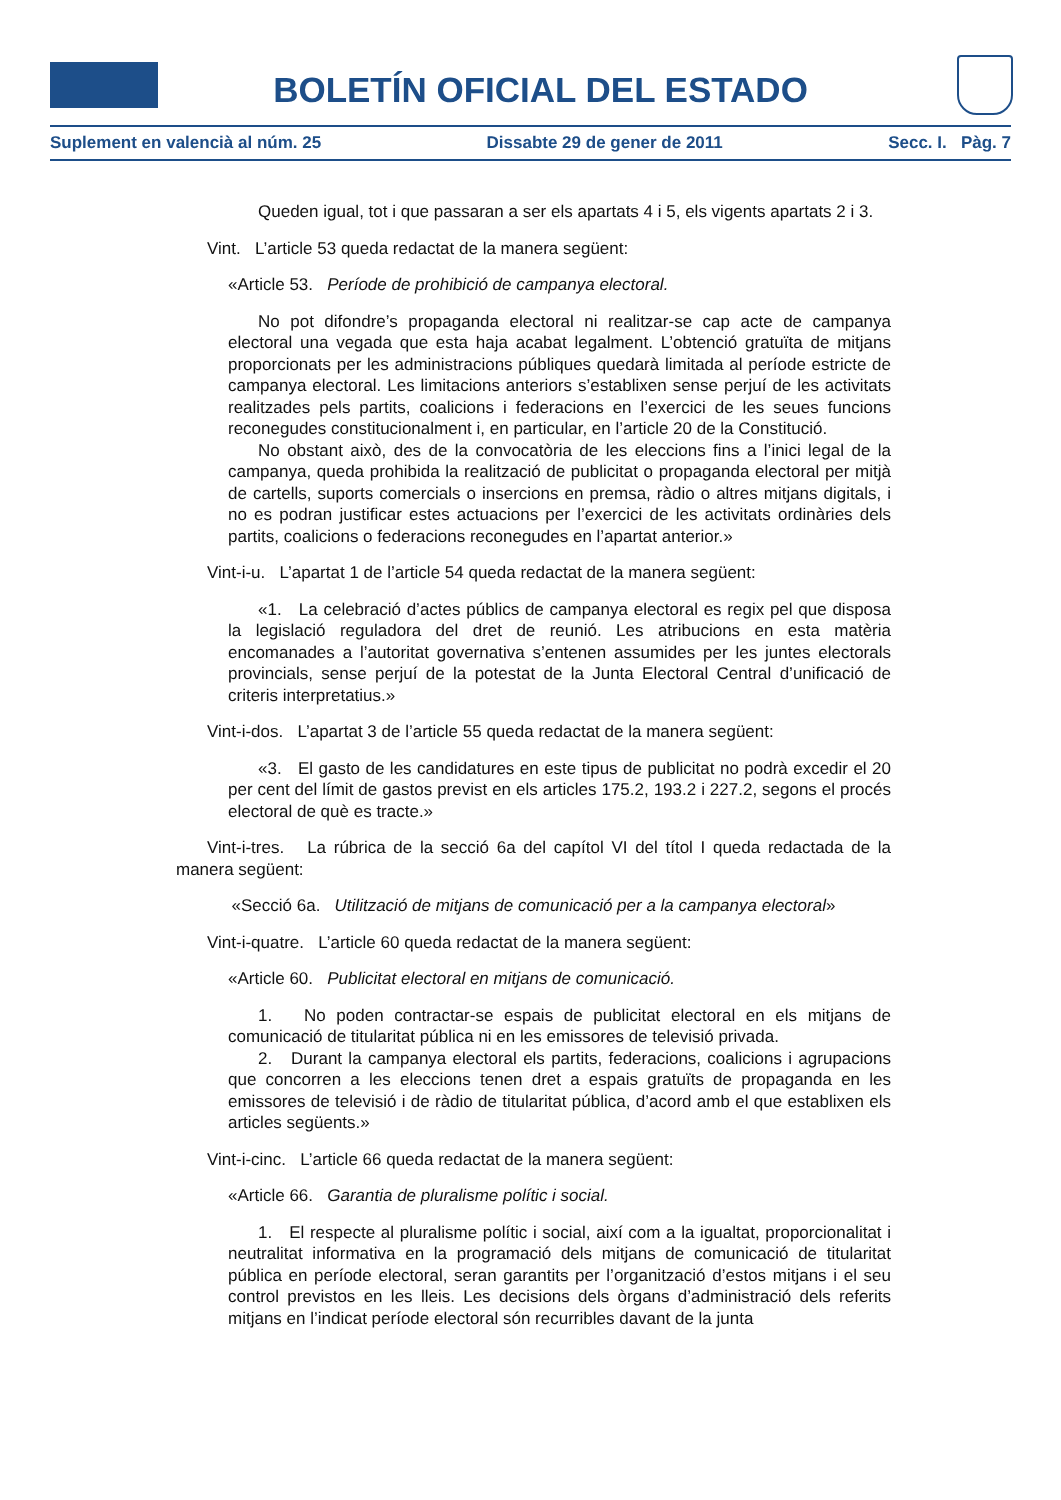BOLETÍN OFICIAL DEL ESTADO
Suplement en valencià al núm. 25 Dissabte 29 de gener de 2011 Secc. I. Pàg. 7
Queden igual, tot i que passaran a ser els apartats 4 i 5, els vigents apartats 2 i 3.
Vint. L’article 53 queda redactat de la manera següent:
«Article 53. Període de prohibició de campanya electoral.
No pot difondre’s propaganda electoral ni realitzar-se cap acte de campanya electoral una vegada que esta haja acabat legalment. L’obtenció gratuïta de mitjans proporcionats per les administracions públiques quedarà limitada al període estricte de campanya electoral. Les limitacions anteriors s’establixen sense perjuí de les activitats realitzades pels partits, coalicions i federacions en l’exercici de les seues funcions reconegudes constitucionalment i, en particular, en l’article 20 de la Constitució.
No obstant això, des de la convocatòria de les eleccions fins a l’inici legal de la campanya, queda prohibida la realització de publicitat o propaganda electoral per mitjà de cartells, suports comercials o insercions en premsa, ràdio o altres mitjans digitals, i no es podran justificar estes actuacions per l’exercici de les activitats ordinàries dels partits, coalicions o federacions reconegudes en l’apartat anterior.»
Vint-i-u. L’apartat 1 de l’article 54 queda redactat de la manera següent:
«1. La celebració d’actes públics de campanya electoral es regix pel que disposa la legislació reguladora del dret de reunió. Les atribucions en esta matèria encomanades a l’autoritat governativa s’entenen assumides per les juntes electorals provincials, sense perjuí de la potestat de la Junta Electoral Central d’unificació de criteris interpretatius.»
Vint-i-dos. L’apartat 3 de l’article 55 queda redactat de la manera següent:
«3. El gasto de les candidatures en este tipus de publicitat no podrà excedir el 20 per cent del límit de gastos previst en els articles 175.2, 193.2 i 227.2, segons el procés electoral de què es tracte.»
Vint-i-tres. La rúbrica de la secció 6a del capítol VI del títol I queda redactada de la manera següent:
«Secció 6a. Utilització de mitjans de comunicació per a la campanya electoral»
Vint-i-quatre. L’article 60 queda redactat de la manera següent:
«Article 60. Publicitat electoral en mitjans de comunicació.
1. No poden contractar-se espais de publicitat electoral en els mitjans de comunicació de titularitat pública ni en les emissores de televisió privada.
2. Durant la campanya electoral els partits, federacions, coalicions i agrupacions que concorren a les eleccions tenen dret a espais gratuïts de propaganda en les emissores de televisió i de ràdio de titularitat pública, d’acord amb el que establixen els articles següents.»
Vint-i-cinc. L’article 66 queda redactat de la manera següent:
«Article 66. Garantia de pluralisme polític i social.
1. El respecte al pluralisme polític i social, així com a la igualtat, proporcionalitat i neutralitat informativa en la programació dels mitjans de comunicació de titularitat pública en període electoral, seran garantits per l’organització d’estos mitjans i el seu control previstos en les lleis. Les decisions dels òrgans d’administració dels referits mitjans en l’indicat període electoral són recurribles davant de la junta